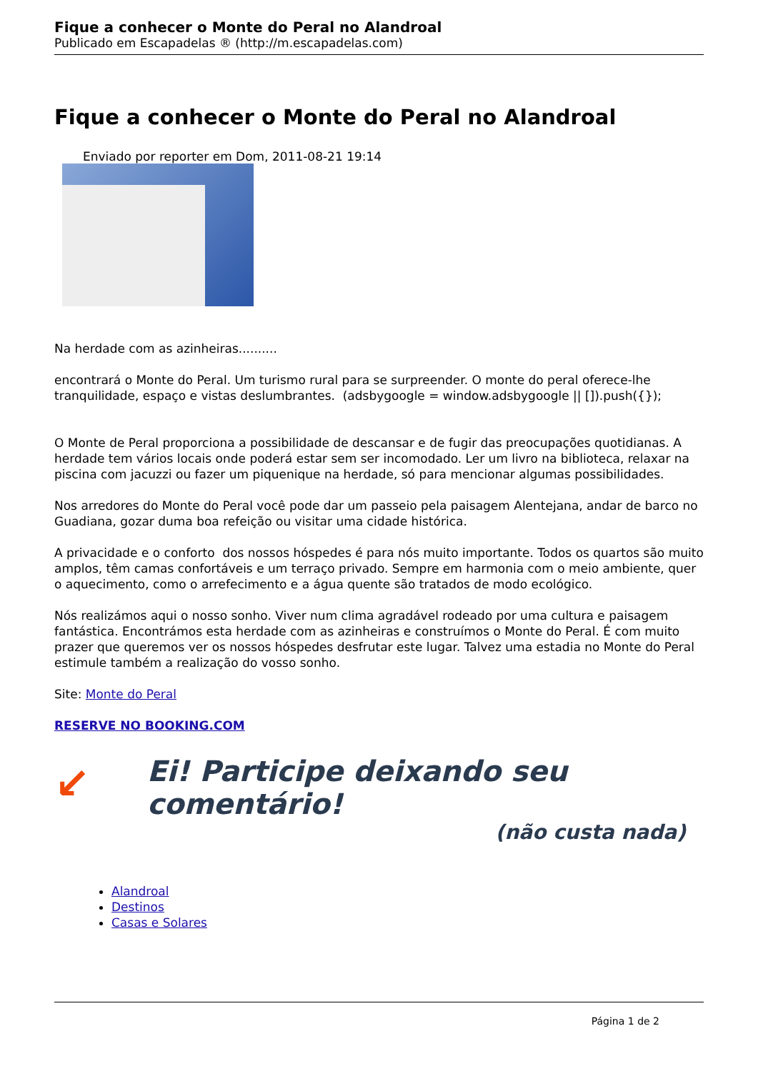Fique a conhecer o Monte do Peral no Alandroal
Publicado em Escapadelas ® (http://m.escapadelas.com)
Fique a conhecer o Monte do Peral no Alandroal
Enviado por reporter em Dom, 2011-08-21 19:14
Na herdade com as azinheiras..........
encontrará o Monte do Peral. Um turismo rural para se surpreender. O monte do peral oferece-lhe tranquilidade, espaço e vistas deslumbrantes. (adsbygoogle = window.adsbygoogle || []).push({});
O Monte de Peral proporciona a possibilidade de descansar e de fugir das preocupações quotidianas. A herdade tem vários locais onde poderá estar sem ser incomodado. Ler um livro na biblioteca, relaxar na piscina com jacuzzi ou fazer um piquenique na herdade, só para mencionar algumas possibilidades.
Nos arredores do Monte do Peral você pode dar um passeio pela paisagem Alentejana, andar de barco no Guadiana, gozar duma boa refeição ou visitar uma cidade histórica.
A privacidade e o conforto dos nossos hóspedes é para nós muito importante. Todos os quartos são muito amplos, têm camas confortáveis e um terraço privado. Sempre em harmonia com o meio ambiente, quer o aquecimento, como o arrefecimento e a água quente são tratados de modo ecológico.
Nós realizámos aqui o nosso sonho. Viver num clima agradável rodeado por uma cultura e paisagem fantástica. Encontrámos esta herdade com as azinheiras e construímos o Monte do Peral. É com muito prazer que queremos ver os nossos hóspedes desfrutar este lugar. Talvez uma estadia no Monte do Peral estimule também a realização do vosso sonho.
Site: Monte do Peral
RESERVE NO BOOKING.COM
↙ Ei! Participe deixando seu comentário!
(não custa nada)
Alandroal
Destinos
Casas e Solares
Página 1 de 2